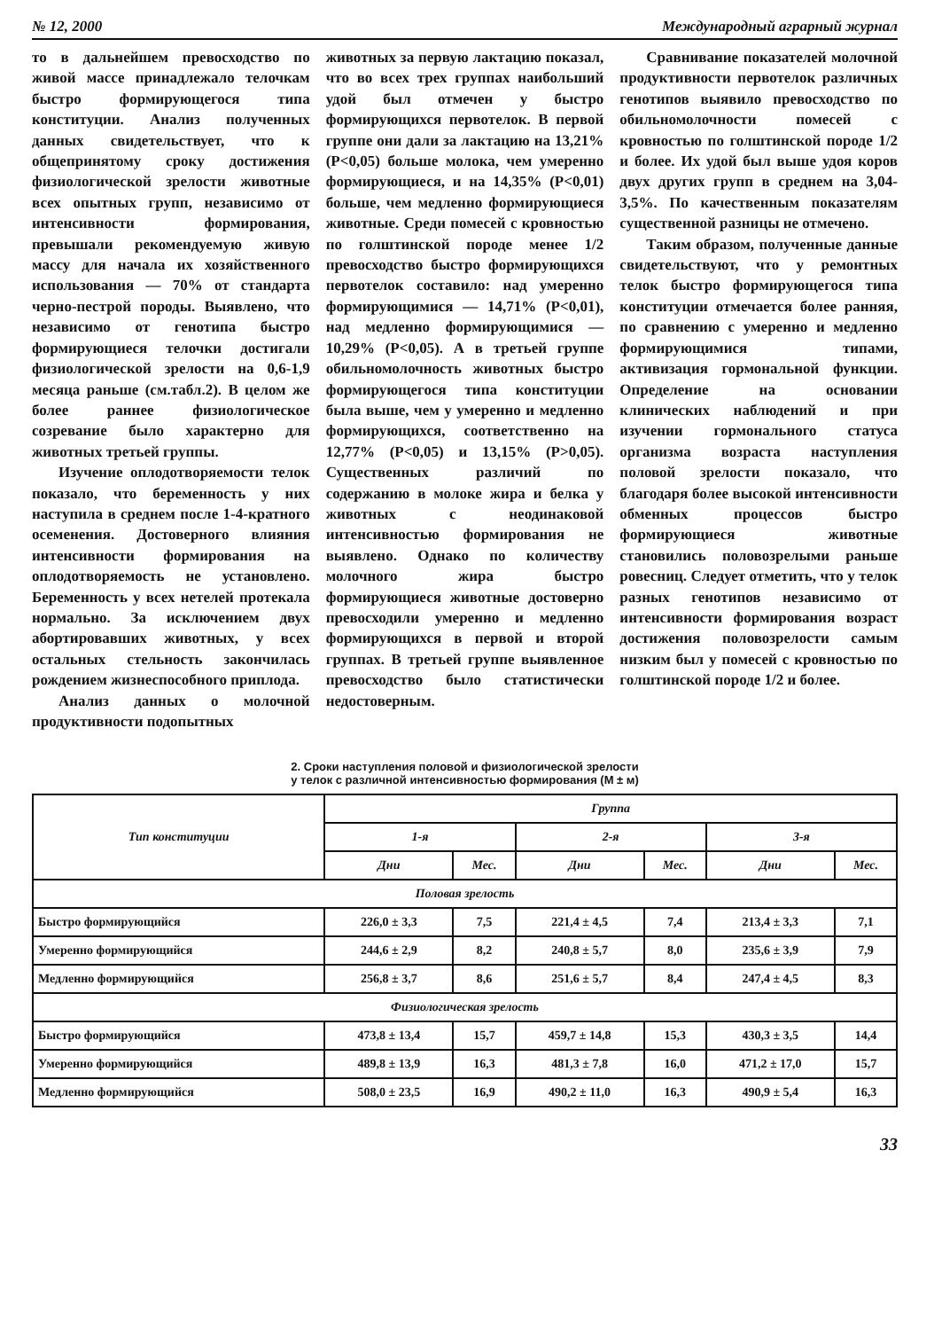№ 12, 2000 Международный аграрный журнал
то в дальнейшем превосходство по живой массе принадлежало телочкам быстро формирующегося типа конституции. Анализ полученных данных свидетельствует, что к общепринятому сроку достижения физиологической зрелости животные всех опытных групп, независимо от интенсивности формирования, превышали рекомендуемую живую массу для начала их хозяйственного использования — 70% от стандарта черно-пестрой породы. Выявлено, что независимо от генотипа быстро формирующиеся телочки достигали физиологической зрелости на 0,6-1,9 месяца раньше (см.табл.2). В целом же более раннее физиологическое созревание было характерно для животных третьей группы.
Изучение оплодотворяемости телок показало, что беременность у них наступила в среднем после 1-4-кратного осеменения. Достоверного влияния интенсивности формирования на оплодотворяемость не установлено. Беременность у всех нетелей протекала нормально. За исключением двух абортировавших животных, у всех остальных стельность закончилась рождением жизнеспособного приплода.
Анализ данных о молочной продуктивности подопытных
животных за первую лактацию показал, что во всех трех группах наибольший удой был отмечен у быстро формирующихся первотелок. В первой группе они дали за лактацию на 13,21% (P<0,05) больше молока, чем умеренно формирующиеся, и на 14,35% (P<0,01) больше, чем медленно формирующиеся животные. Среди помесей с кровностью по голштинской породе менее 1/2 превосходство быстро формирующихся первотелок составило: над умеренно формирующимися — 14,71% (P<0,01), над медленно формирующимися — 10,29% (P<0,05). А в третьей группе обильномолочность животных быстро формирующегося типа конституции была выше, чем у умеренно и медленно формирующихся, соответственно на 12,77% (P<0,05) и 13,15% (P>0,05). Существенных различий по содержанию в молоке жира и белка у животных с неодинаковой интенсивностью формирования не выявлено. Однако по количеству молочного жира быстро формирующиеся животные достоверно превосходили умеренно и медленно формирующихся в первой и второй группах. В третьей группе выявленное превосходство было статистически недостоверным.
Сравнивание показателей молочной продуктивности первотелок различных генотипов выявило превосходство по обильномолочности помесей с кровностью по голштинской породе 1/2 и более. Их удой был выше удоя коров двух других групп в среднем на 3,04-3,5%. По качественным показателям существенной разницы не отмечено.
Таким образом, полученные данные свидетельствуют, что у ремонтных телок быстро формирующегося типа конституции отмечается более ранняя, по сравнению с умеренно и медленно формирующимися типами, активизация гормональной функции. Определение на основании клинических наблюдений и при изучении гормонального статуса организма возраста наступления половой зрелости показало, что благодаря более высокой интенсивности обменных процессов быстро формирующиеся животные становились половозрелыми раньше ровесниц. Следует отметить, что у телок разных генотипов независимо от интенсивности формирования возраст достижения половозрелости самым низким был у помесей с кровностью по голштинской породе 1/2 и более.
2. Сроки наступления половой и физиологической зрелости
у телок с различной интенсивностью формирования (M ± м)
| Тип конституции | Группа | | | | | |
| --- | --- | --- | --- | --- | --- | --- |
| | 1-я | | 2-я | | 3-я | |
| | Дни | Мес. | Дни | Мес. | Дни | Мес. |
| Половая зрелость | | | | | | |
| Быстро формирующийся | 226,0 ± 3,3 | 7,5 | 221,4 ± 4,5 | 7,4 | 213,4 ± 3,3 | 7,1 |
| Умеренно формирующийся | 244,6 ± 2,9 | 8,2 | 240,8 ± 5,7 | 8,0 | 235,6 ± 3,9 | 7,9 |
| Медленно формирующийся | 256,8 ± 3,7 | 8,6 | 251,6 ± 5,7 | 8,4 | 247,4 ± 4,5 | 8,3 |
| Физиологическая зрелость | | | | | | |
| Быстро формирующийся | 473,8 ± 13,4 | 15,7 | 459,7 ± 14,8 | 15,3 | 430,3 ± 3,5 | 14,4 |
| Умеренно формирующийся | 489,8 ± 13,9 | 16,3 | 481,3 ± 7,8 | 16,0 | 471,2 ± 17,0 | 15,7 |
| Медленно формирующийся | 508,0 ± 23,5 | 16,9 | 490,2 ± 11,0 | 16,3 | 490,9 ± 5,4 | 16,3 |
33